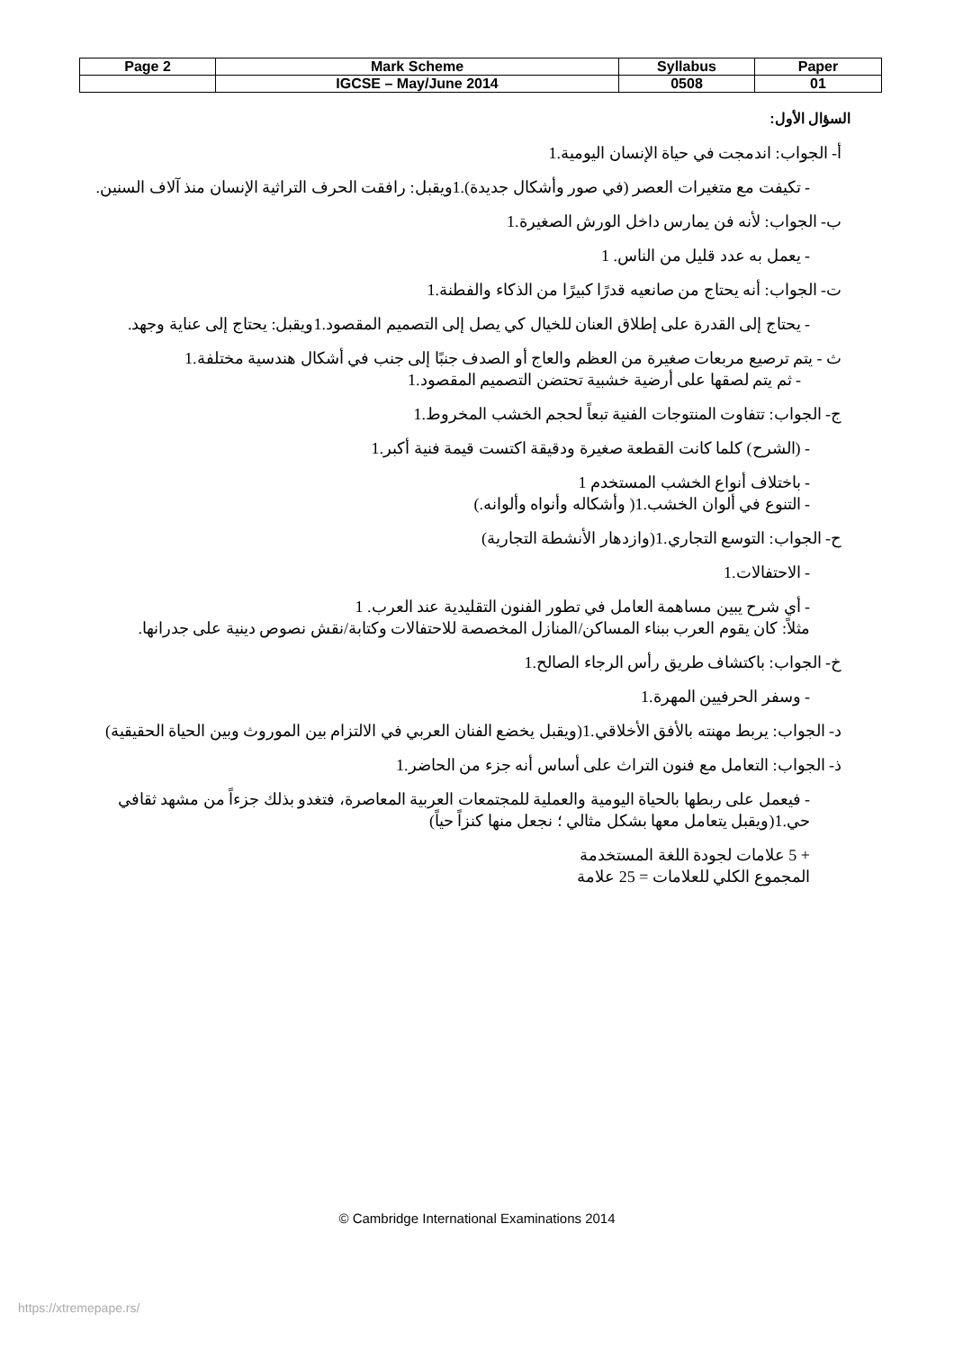| Page 2 | Mark Scheme | Syllabus | Paper |
| --- | --- | --- | --- |
| | IGCSE – May/June 2014 | 0508 | 01 |
السؤال الأول:
أ- الجواب: اندمجت في حياة الإنسان اليومية.1
- تكيفت مع متغيرات العصر (في صور وأشكال جديدة).1ويقبل: رافقت الحرف التراثية الإنسان منذ آلاف السنين.
ب- الجواب: لأنه فن يمارس داخل الورش الصغيرة.1
- يعمل به عدد قليل من الناس. 1
ت- الجواب: أنه يحتاج من صانعيه قدرًا كبيرًا من الذكاء والفطنة.1
- يحتاج إلى القدرة على إطلاق العنان للخيال كي يصل إلى التصميم المقصود.1ويقبل: يحتاج إلى عناية وجهد.
ث - يتم ترصيع مربعات صغيرة من العظم والعاج أو الصدف جنبًا إلى جنب في أشكال هندسية مختلفة.1
- ثم يتم لصقها على أرضية خشبية تحتضن التصميم المقصود.1
ج- الجواب: تتفاوت المنتوجات الفنية تبعاً لحجم الخشب المخروط.1
- (الشرح) كلما كانت القطعة صغيرة ودقيقة اكتست قيمة فنية أكبر.1
- باختلاف أنواع الخشب المستخدم 1
- التنوع في ألوان الخشب.1( وأشكاله وأنواه وألوانه.)
ح- الجواب: التوسع التجاري.1(وازدهار الأنشطة التجارية)
- الاحتفالات.1
- أي شرح يبين مساهمة العامل في تطور الفنون التقليدية عند العرب. 1
مثلاً: كان يقوم العرب ببناء المساكن/المنازل المخصصة للاحتفالات وكتابة/نقش نصوص دينية على جدرانها.
خ- الجواب: باكتشاف طريق رأس الرجاء الصالح.1
- وسفر الحرفيين المهرة.1
د- الجواب: يربط مهنته بالأفق الأخلاقي.1(ويقبل يخضع الفنان العربي في الالتزام بين الموروث وبين الحياة الحقيقية)
ذ- الجواب: التعامل مع فنون التراث على أساس أنه جزء من الحاضر.1
- فيعمل على ربطها بالحياة اليومية والعملية للمجتمعات العربية المعاصرة، فتغدو بذلك جزءاً من مشهد ثقافي حي.1(ويقبل يتعامل معها بشكل مثالي ؛ نجعل منها كنزاً حياً)
+ 5 علامات لجودة اللغة المستخدمة
المجموع الكلي للعلامات = 25 علامة
© Cambridge International Examinations 2014
https://xtremepape.rs/